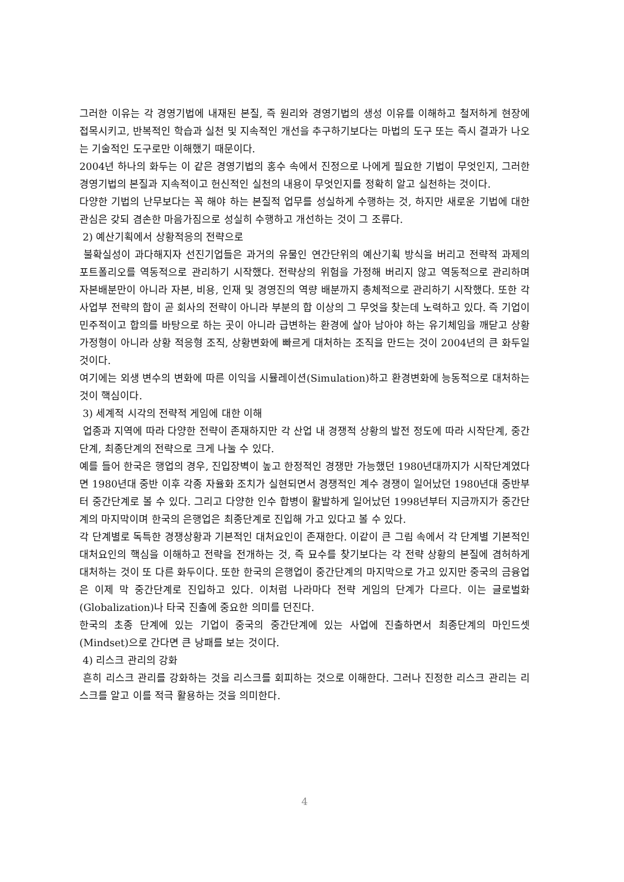그러한 이유는 각 경영기법에 내재된 본질, 즉 원리와 경영기법의 생성 이유를 이해하고 철저하게 현장에 접목시키고, 반복적인 학습과 실천 및 지속적인 개선을 추구하기보다는 마법의 도구 또는 즉시 결과가 나오는 기술적인 도구로만 이해했기 때문이다.
2004년 하나의 화두는 이 같은 경영기법의 홍수 속에서 진정으로 나에게 필요한 기법이 무엇인지, 그러한 경영기법의 본질과 지속적이고 헌신적인 실천의 내용이 무엇인지를 정확히 알고 실천하는 것이다.
다양한 기법의 난무보다는 꼭 해야 하는 본질적 업무를 성실하게 수행하는 것, 하지만 새로운 기법에 대한 관심은 갖되 겸손한 마음가짐으로 성실히 수행하고 개선하는 것이 그 조류다.
2) 예산기획에서 상황적응의 전략으로
불확실성이 과다해지자 선진기업들은 과거의 유물인 연간단위의 예산기획 방식을 버리고 전략적 과제의 포트폴리오를 역동적으로 관리하기 시작했다. 전략상의 위험을 가정해 버리지 않고 역동적으로 관리하며 자본배분만이 아니라 자본, 비용, 인재 및 경영진의 역량 배분까지 총체적으로 관리하기 시작했다. 또한 각 사업부 전략의 합이 곧 회사의 전략이 아니라 부분의 합 이상의 그 무엇을 찾는데 노력하고 있다. 즉 기업이 민주적이고 합의를 바탕으로 하는 곳이 아니라 급변하는 환경에 살아 남아야 하는 유기체임을 깨닫고 상황 가정형이 아니라 상황 적응형 조직, 상황변화에 빠르게 대처하는 조직을 만드는 것이 2004년의 큰 화두일 것이다.
여기에는 외생 변수의 변화에 따른 이익을 시뮬레이션(Simulation)하고 환경변화에 능동적으로 대처하는 것이 핵심이다.
3) 세계적 시각의 전략적 게임에 대한 이해
업종과 지역에 따라 다양한 전략이 존재하지만 각 산업 내 경쟁적 상황의 발전 정도에 따라 시작단계, 중간단계, 최종단계의 전략으로 크게 나눌 수 있다.
예를 들어 한국은 행업의 경우, 진입장벽이 높고 한정적인 경쟁만 가능했던 1980년대까지가 시작단계였다면 1980년대 중반 이후 각종 자율화 조치가 실현되면서 경쟁적인 계수 경쟁이 일어났던 1980년대 중반부터 중간단계로 볼 수 있다. 그리고 다양한 인수 합병이 활발하게 일어났던 1998년부터 지금까지가 중간단계의 마지막이며 한국의 은행업은 최종단계로 진입해 가고 있다고 볼 수 있다.
각 단계별로 독특한 경쟁상황과 기본적인 대처요인이 존재한다. 이같이 큰 그림 속에서 각 단계별 기본적인 대처요인의 핵심을 이해하고 전략을 전개하는 것, 즉 묘수를 찾기보다는 각 전략 상황의 본질에 겸허하게 대처하는 것이 또 다른 화두이다. 또한 한국의 은행업이 중간단계의 마지막으로 가고 있지만 중국의 금융업은 이제 막 중간단계로 진입하고 있다. 이처럼 나라마다 전략 게임의 단계가 다르다. 이는 글로벌화(Globalization)나 타국 진출에 중요한 의미를 던진다.
한국의 초종 단계에 있는 기업이 중국의 중간단계에 있는 사업에 진출하면서 최종단계의 마인드셋(Mindset)으로 간다면 큰 낭패를 보는 것이다.
4) 리스크 관리의 강화
흔히 리스크 관리를 강화하는 것을 리스크를 회피하는 것으로 이해한다. 그러나 진정한 리스크 관리는 리스크를 알고 이를 적극 활용하는 것을 의미한다.
4